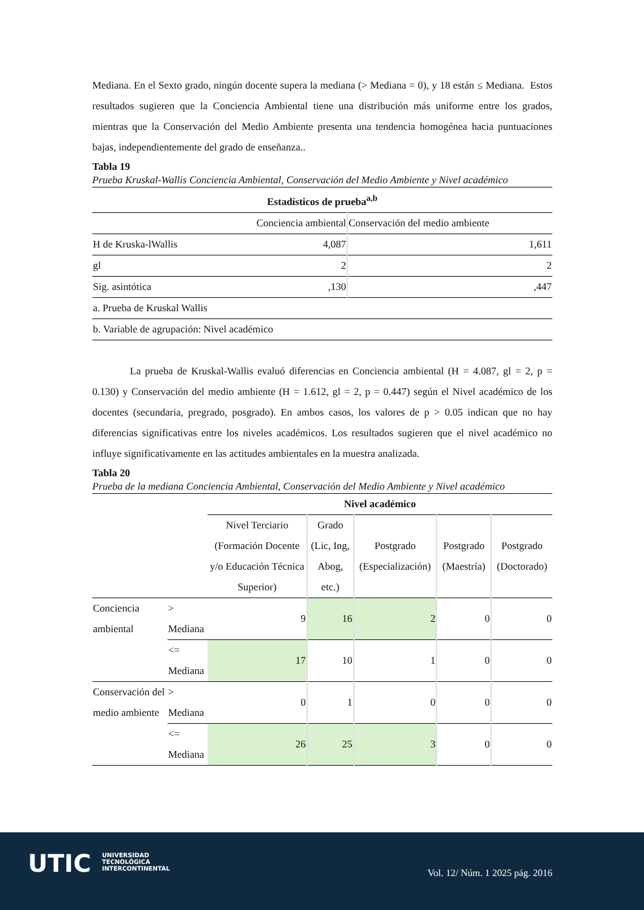Mediana. En el Sexto grado, ningún docente supera la mediana (> Mediana = 0), y 18 están ≤ Mediana. Estos resultados sugieren que la Conciencia Ambiental tiene una distribución más uniforme entre los grados, mientras que la Conservación del Medio Ambiente presenta una tendencia homogénea hacia puntuaciones bajas, independientemente del grado de enseñanza..
Tabla 19
Prueba Kruskal-Wallis Conciencia Ambiental, Conservación del Medio Ambiente y Nivel académico
| Estadísticos de prueba<sup>a,b</sup> | | |
| | Conciencia ambiental | Conservación del medio ambiente |
| H de Kruska-lWallis | 4,087 | 1,611 |
| gl | 2 | 2 |
| Sig. asintótica | ,130 | ,447 |
| a. Prueba de Kruskal Wallis | | |
| b. Variable de agrupación: Nivel académico | | |
La prueba de Kruskal-Wallis evaluó diferencias en Conciencia ambiental (H = 4.087, gl = 2, p = 0.130) y Conservación del medio ambiente (H = 1.612, gl = 2, p = 0.447) según el Nivel académico de los docentes (secundaria, pregrado, posgrado). En ambos casos, los valores de p > 0.05 indican que no hay diferencias significativas entre los niveles académicos. Los resultados sugieren que el nivel académico no influye significativamente en las actitudes ambientales en la muestra analizada.
Tabla 20
Prueba de la mediana Conciencia Ambiental, Conservación del Medio Ambiente y Nivel académico
| | | Nivel académico | | | | |
| | | Nivel Terciario (Formación Docente y/o Educación Técnica Superior) | Grado (Lic, Ing, Abog, etc.) | Postgrado (Especialización) | Postgrado (Maestría) | Postgrado (Doctorado) |
| Conciencia ambiental | > Mediana | 9 | 16 | 2 | 0 | 0 |
| | <= Mediana | 17 | 10 | 1 | 0 | 0 |
| Conservación del medio ambiente | > Mediana | 0 | 1 | 0 | 0 | 0 |
| | <= Mediana | 26 | 25 | 3 | 0 | 0 |
UTIC
UNIVERSIDAD
TECNOLÓGICA
INTERCONTINENTAL
Vol. 12/ Núm. 1 2025 pág. 2016